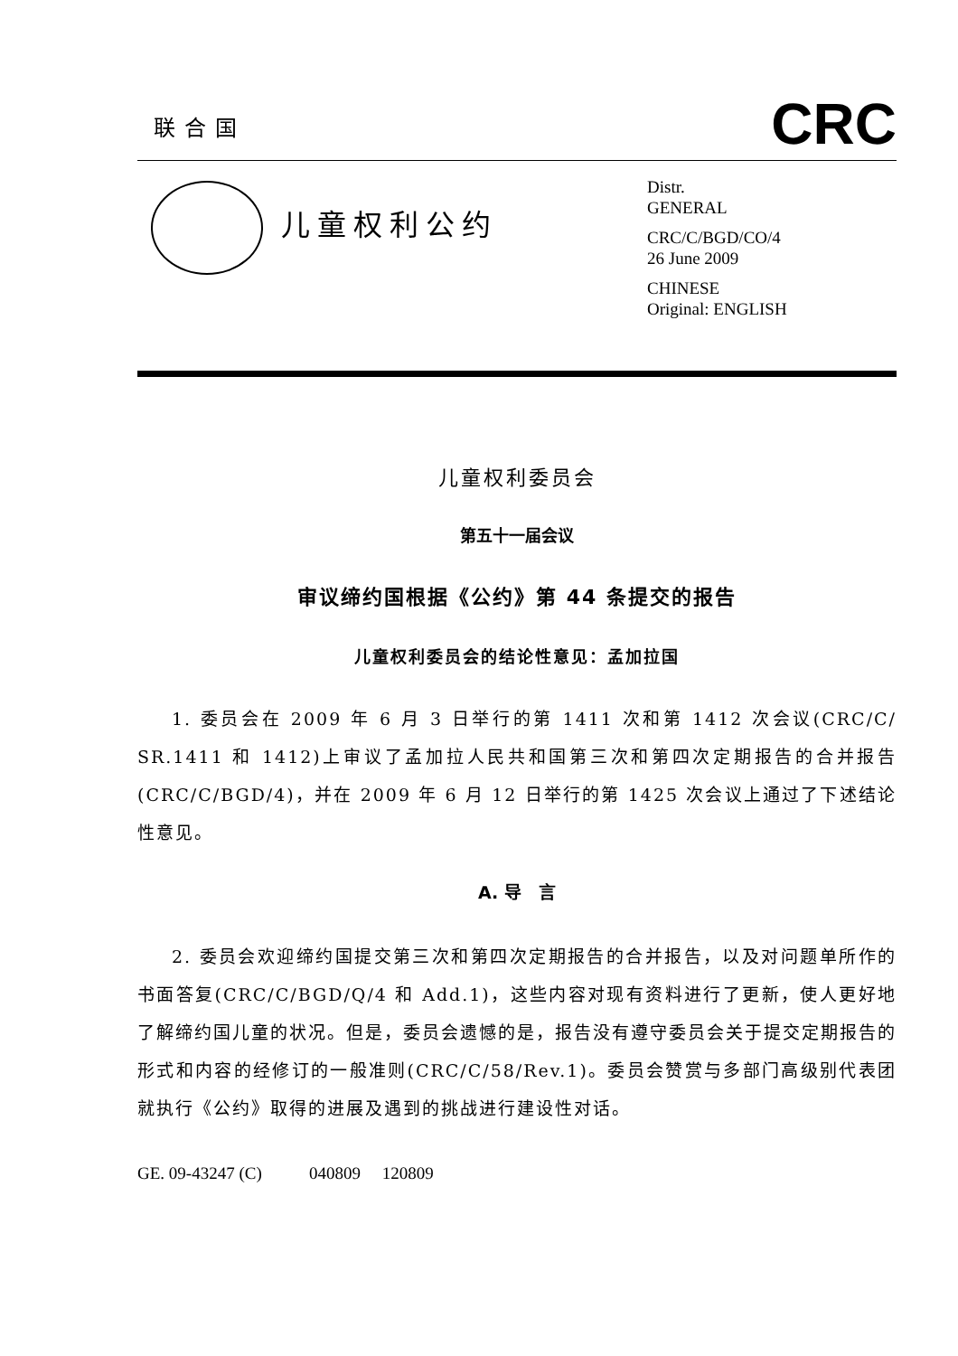联合国
CRC
儿童权利公约
Distr.
GENERAL
CRC/C/BGD/CO/4
26 June 2009
CHINESE
Original: ENGLISH
儿童权利委员会
第五十一届会议
审议缔约国根据《公约》第 44 条提交的报告
儿童权利委员会的结论性意见：孟加拉国
1. 委员会在 2009 年 6 月 3 日举行的第 1411 次和第 1412 次会议(CRC/C/ SR.1411 和 1412)上审议了孟加拉人民共和国第三次和第四次定期报告的合并报告(CRC/C/BGD/4)，并在 2009 年 6 月 12 日举行的第 1425 次会议上通过了下述结论性意见。
A. 导　言
2. 委员会欢迎缔约国提交第三次和第四次定期报告的合并报告，以及对问题单所作的书面答复(CRC/C/BGD/Q/4 和 Add.1)，这些内容对现有资料进行了更新，使人更好地了解缔约国儿童的状况。但是，委员会遗憾的是，报告没有遵守委员会关于提交定期报告的形式和内容的经修订的一般准则(CRC/C/58/Rev.1)。委员会赞赏与多部门高级别代表团就执行《公约》取得的进展及遇到的挑战进行建设性对话。
GE. 09-43247 (C) 040809 120809